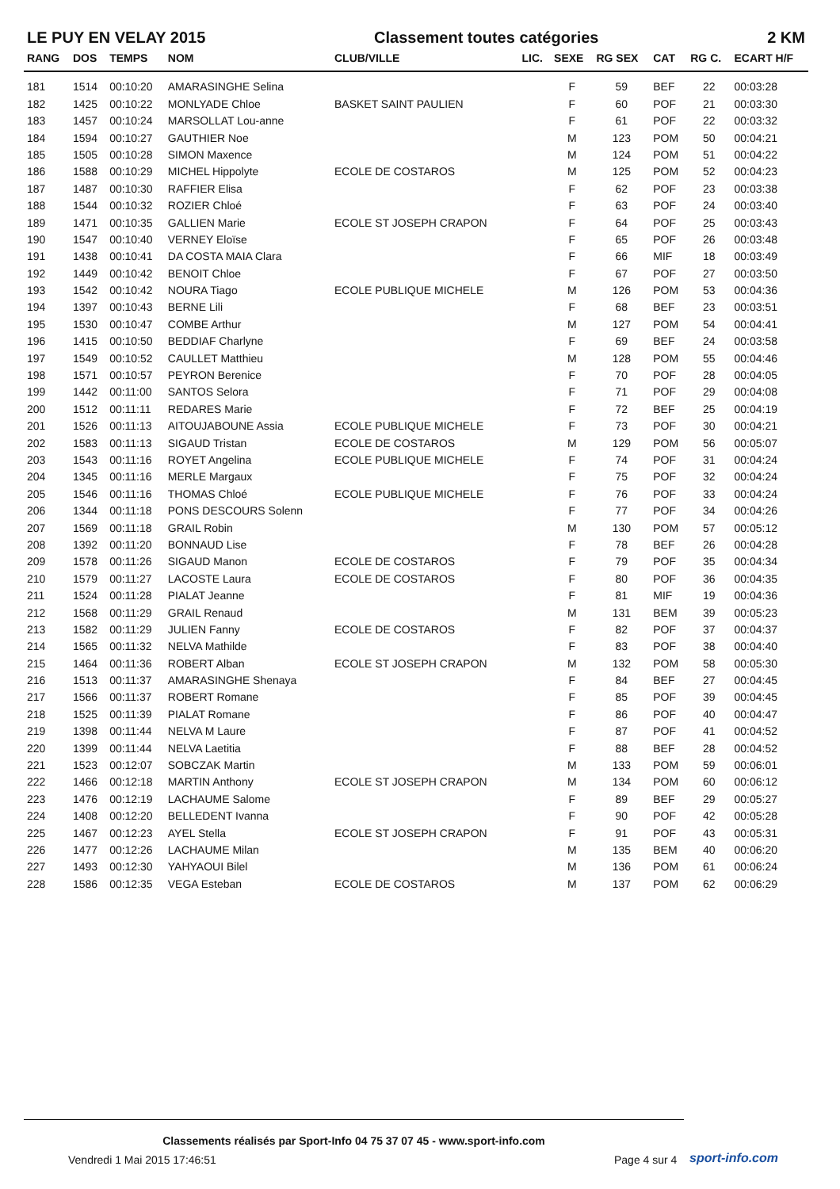LE PUY EN VELAY 2015 Classement toutes catégories 2 KM
| RANG | DOS | TEMPS | NOM | CLUB/VILLE | LIC. | SEXE | RG SEX | CAT | RG C. | ECART H/F |
| --- | --- | --- | --- | --- | --- | --- | --- | --- | --- | --- |
| 181 | 1514 | 00:10:20 | AMARASINGHE Selina | | | F | 59 | BEF | 22 | 00:03:28 |
| 182 | 1425 | 00:10:22 | MONLYADE Chloe | BASKET SAINT PAULIEN | | F | 60 | POF | 21 | 00:03:30 |
| 183 | 1457 | 00:10:24 | MARSOLLAT Lou-anne | | | F | 61 | POF | 22 | 00:03:32 |
| 184 | 1594 | 00:10:27 | GAUTHIER Noe | | | M | 123 | POM | 50 | 00:04:21 |
| 185 | 1505 | 00:10:28 | SIMON Maxence | | | M | 124 | POM | 51 | 00:04:22 |
| 186 | 1588 | 00:10:29 | MICHEL Hippolyte | ECOLE DE COSTAROS | | M | 125 | POM | 52 | 00:04:23 |
| 187 | 1487 | 00:10:30 | RAFFIER Elisa | | | F | 62 | POF | 23 | 00:03:38 |
| 188 | 1544 | 00:10:32 | ROZIER Chloé | | | F | 63 | POF | 24 | 00:03:40 |
| 189 | 1471 | 00:10:35 | GALLIEN Marie | ECOLE ST JOSEPH CRAPON | | F | 64 | POF | 25 | 00:03:43 |
| 190 | 1547 | 00:10:40 | VERNEY Eloïse | | | F | 65 | POF | 26 | 00:03:48 |
| 191 | 1438 | 00:10:41 | DA COSTA MAIA Clara | | | F | 66 | MIF | 18 | 00:03:49 |
| 192 | 1449 | 00:10:42 | BENOIT Chloe | | | F | 67 | POF | 27 | 00:03:50 |
| 193 | 1542 | 00:10:42 | NOURA Tiago | ECOLE PUBLIQUE MICHELE | | M | 126 | POM | 53 | 00:04:36 |
| 194 | 1397 | 00:10:43 | BERNE Lili | | | F | 68 | BEF | 23 | 00:03:51 |
| 195 | 1530 | 00:10:47 | COMBE Arthur | | | M | 127 | POM | 54 | 00:04:41 |
| 196 | 1415 | 00:10:50 | BEDDIAF Charlyne | | | F | 69 | BEF | 24 | 00:03:58 |
| 197 | 1549 | 00:10:52 | CAULLET Matthieu | | | M | 128 | POM | 55 | 00:04:46 |
| 198 | 1571 | 00:10:57 | PEYRON Berenice | | | F | 70 | POF | 28 | 00:04:05 |
| 199 | 1442 | 00:11:00 | SANTOS Selora | | | F | 71 | POF | 29 | 00:04:08 |
| 200 | 1512 | 00:11:11 | REDARES Marie | | | F | 72 | BEF | 25 | 00:04:19 |
| 201 | 1526 | 00:11:13 | AITOUJABOUNE Assia | ECOLE PUBLIQUE MICHELE | | F | 73 | POF | 30 | 00:04:21 |
| 202 | 1583 | 00:11:13 | SIGAUD Tristan | ECOLE DE COSTAROS | | M | 129 | POM | 56 | 00:05:07 |
| 203 | 1543 | 00:11:16 | ROYET Angelina | ECOLE PUBLIQUE MICHELE | | F | 74 | POF | 31 | 00:04:24 |
| 204 | 1345 | 00:11:16 | MERLE Margaux | | | F | 75 | POF | 32 | 00:04:24 |
| 205 | 1546 | 00:11:16 | THOMAS Chloé | ECOLE PUBLIQUE MICHELE | | F | 76 | POF | 33 | 00:04:24 |
| 206 | 1344 | 00:11:18 | PONS DESCOURS Solenn | | | F | 77 | POF | 34 | 00:04:26 |
| 207 | 1569 | 00:11:18 | GRAIL Robin | | | M | 130 | POM | 57 | 00:05:12 |
| 208 | 1392 | 00:11:20 | BONNAUD Lise | | | F | 78 | BEF | 26 | 00:04:28 |
| 209 | 1578 | 00:11:26 | SIGAUD Manon | ECOLE DE COSTAROS | | F | 79 | POF | 35 | 00:04:34 |
| 210 | 1579 | 00:11:27 | LACOSTE Laura | ECOLE DE COSTAROS | | F | 80 | POF | 36 | 00:04:35 |
| 211 | 1524 | 00:11:28 | PIALAT Jeanne | | | F | 81 | MIF | 19 | 00:04:36 |
| 212 | 1568 | 00:11:29 | GRAIL Renaud | | | M | 131 | BEM | 39 | 00:05:23 |
| 213 | 1582 | 00:11:29 | JULIEN Fanny | ECOLE DE COSTAROS | | F | 82 | POF | 37 | 00:04:37 |
| 214 | 1565 | 00:11:32 | NELVA Mathilde | | | F | 83 | POF | 38 | 00:04:40 |
| 215 | 1464 | 00:11:36 | ROBERT Alban | ECOLE ST JOSEPH CRAPON | | M | 132 | POM | 58 | 00:05:30 |
| 216 | 1513 | 00:11:37 | AMARASINGHE Shenaya | | | F | 84 | BEF | 27 | 00:04:45 |
| 217 | 1566 | 00:11:37 | ROBERT Romane | | | F | 85 | POF | 39 | 00:04:45 |
| 218 | 1525 | 00:11:39 | PIALAT Romane | | | F | 86 | POF | 40 | 00:04:47 |
| 219 | 1398 | 00:11:44 | NELVA M Laure | | | F | 87 | POF | 41 | 00:04:52 |
| 220 | 1399 | 00:11:44 | NELVA Laetitia | | | F | 88 | BEF | 28 | 00:04:52 |
| 221 | 1523 | 00:12:07 | SOBCZAK Martin | | | M | 133 | POM | 59 | 00:06:01 |
| 222 | 1466 | 00:12:18 | MARTIN Anthony | ECOLE ST JOSEPH CRAPON | | M | 134 | POM | 60 | 00:06:12 |
| 223 | 1476 | 00:12:19 | LACHAUME Salome | | | F | 89 | BEF | 29 | 00:05:27 |
| 224 | 1408 | 00:12:20 | BELLEDENT Ivanna | | | F | 90 | POF | 42 | 00:05:28 |
| 225 | 1467 | 00:12:23 | AYEL Stella | ECOLE ST JOSEPH CRAPON | | F | 91 | POF | 43 | 00:05:31 |
| 226 | 1477 | 00:12:26 | LACHAUME Milan | | | M | 135 | BEM | 40 | 00:06:20 |
| 227 | 1493 | 00:12:30 | YAHYAOUI Bilel | | | M | 136 | POM | 61 | 00:06:24 |
| 228 | 1586 | 00:12:35 | VEGA Esteban | ECOLE DE COSTAROS | | M | 137 | POM | 62 | 00:06:29 |
Classements réalisés par Sport-Info 04 75 37 07 45 - www.sport-info.com
Vendredi 1 Mai 2015 17:46:51 Page 4 sur 4 sport-info.com